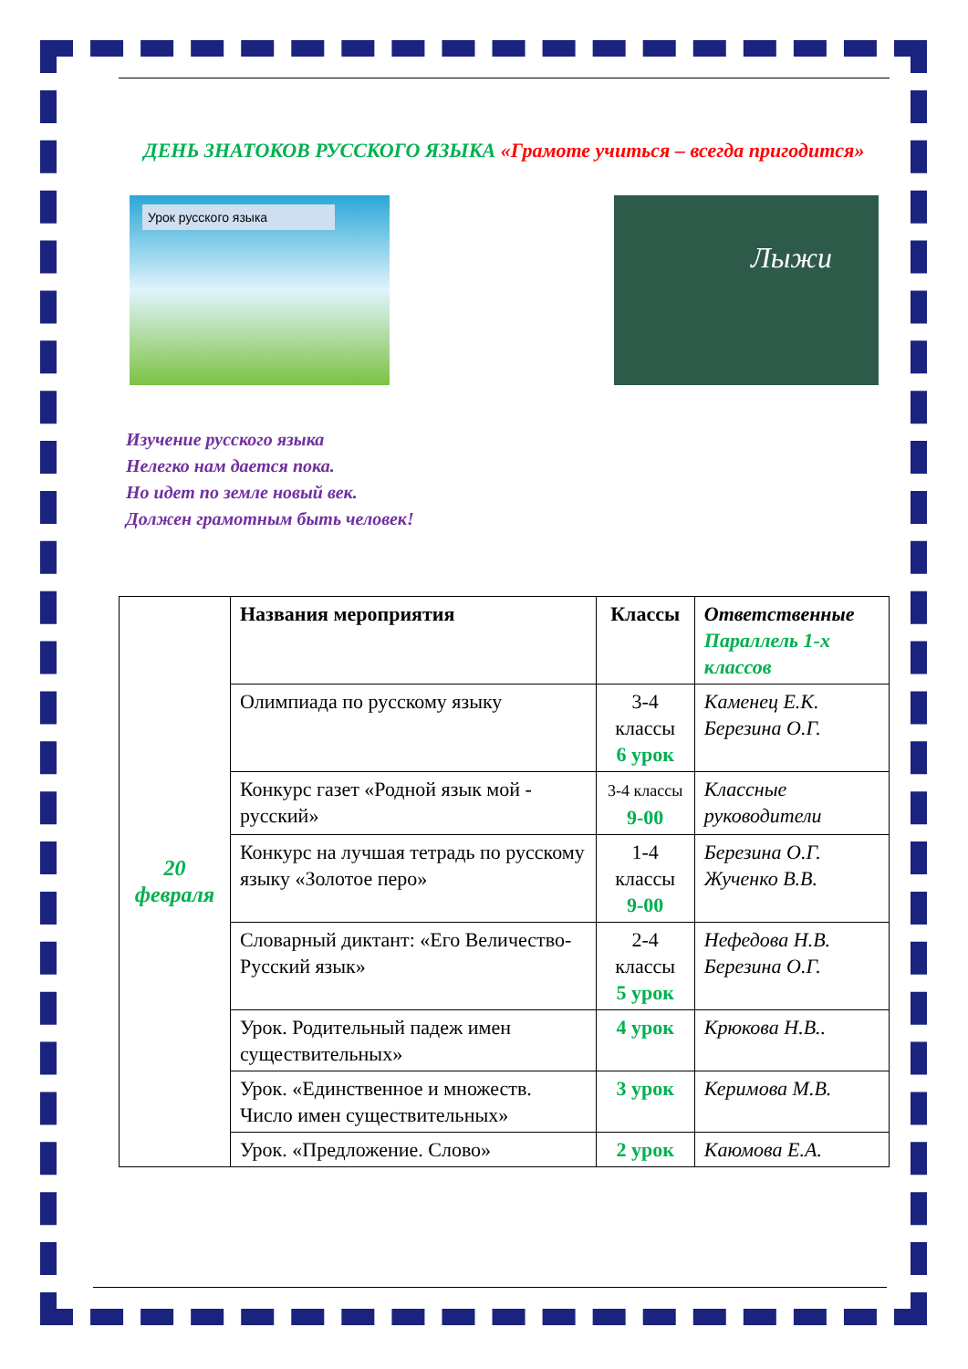ДЕНЬ ЗНАТОКОВ РУССКОГО ЯЗЫКА «Грамоте учиться – всегда пригодится»
Урок русского языка
Лыжи
Изучение русского языка
Нелегко нам дается пока.
Но идет по земле новый век.
Должен грамотным быть человек!
| 20 февраля | Названия мероприятия | Классы | Ответственные Параллель 1-х классов |
| | Олимпиада по русскому языку | 3-4 классы 6 урок | Каменец Е.К. Березина О.Г. |
| | Конкурс газет «Родной язык мой - русский» | 3-4 классы 9-00 | Классные руководители |
| | Конкурс на лучшая тетрадь по русскому языку «Золотое перо» | 1-4 классы 9-00 | Березина О.Г. Жученко В.В. |
| | Словарный диктант: «Его Величество- Русский язык» | 2-4 классы 5 урок | Нефедова Н.В. Березина О.Г. |
| | Урок. Родительный падеж имен существительных» | 4 урок | Крюкова Н.В.. |
| | Урок. «Единственное и множеств. Число имен существительных» | 3 урок | Керимова М.В. |
| | Урок. «Предложение. Слово» | 2 урок | Каюмова Е.А. |